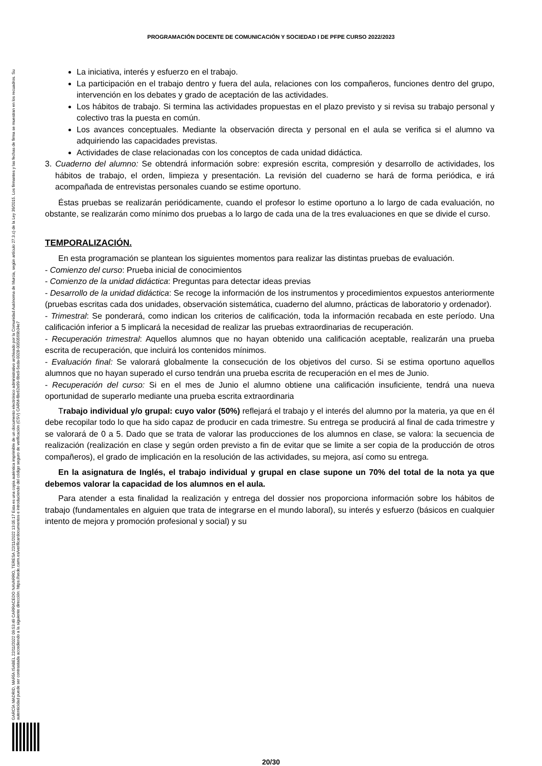PROGRAMACIÓN DOCENTE DE COMUNICACIÓN Y SOCIEDAD I DE PFPE CURSO 2022/2023
GARCÍA MADRID, MARÍA ISABEL 22/11/2022 09:53:49 CARRACEDO NAVARRO, TERESA 22/11/2022 13:05:17 Esta es una copia auténtica imprimible de un documento electrónico administrativo archivado por la Comunidad Autónoma de Murcia, según artículo 27.3.c) de la Ley 39/2015. Los firmantes y las fechas de firma se muestran en los recuadros. Su autenticidad puede ser contrastada accediendo a la siguiente dirección: https://sede.carm.es/verificardocumentos e introduciendo del código seguro de verificación (CSV) CARM-f8e62e99-6be9-5eda-0028-0050569b34e7
La iniciativa, interés y esfuerzo en el trabajo.
La participación en el trabajo dentro y fuera del aula, relaciones con los compañeros, funciones dentro del grupo, intervención en los debates y grado de aceptación de las actividades.
Los hábitos de trabajo. Si termina las actividades propuestas en el plazo previsto y si revisa su trabajo personal y colectivo tras la puesta en común.
Los avances conceptuales. Mediante la observación directa y personal en el aula se verifica si el alumno va adquiriendo las capacidades previstas.
Actividades de clase relacionadas con los conceptos de cada unidad didáctica.
3. Cuaderno del alumno: Se obtendrá información sobre: expresión escrita, compresión y desarrollo de actividades, los hábitos de trabajo, el orden, limpieza y presentación. La revisión del cuaderno se hará de forma periódica, e irá acompañada de entrevistas personales cuando se estime oportuno.
Éstas pruebas se realizarán periódicamente, cuando el profesor lo estime oportuno a lo largo de cada evaluación, no obstante, se realizarán como mínimo dos pruebas a lo largo de cada una de la tres evaluaciones en que se divide el curso.
TEMPORALIZACIÓN.
En esta programación se plantean los siguientes momentos para realizar las distintas pruebas de evaluación.
- Comienzo del curso: Prueba inicial de conocimientos
- Comienzo de la unidad didáctica: Preguntas para detectar ideas previas
- Desarrollo de la unidad didáctica: Se recoge la información de los instrumentos y procedimientos expuestos anteriormente (pruebas escritas cada dos unidades, observación sistemática, cuaderno del alumno, prácticas de laboratorio y ordenador).
- Trimestral: Se ponderará, como indican los criterios de calificación, toda la información recabada en este período. Una calificación inferior a 5 implicará la necesidad de realizar las pruebas extraordinarias de recuperación.
- Recuperación trimestral: Aquellos alumnos que no hayan obtenido una calificación aceptable, realizarán una prueba escrita de recuperación, que incluirá los contenidos mínimos.
- Evaluación final: Se valorará globalmente la consecución de los objetivos del curso. Si se estima oportuno aquellos alumnos que no hayan superado el curso tendrán una prueba escrita de recuperación en el mes de Junio.
- Recuperación del curso: Si en el mes de Junio el alumno obtiene una calificación insuficiente, tendrá una nueva oportunidad de superarlo mediante una prueba escrita extraordinaria
Trabajo individual y/o grupal: cuyo valor (50%) reflejará el trabajo y el interés del alumno por la materia, ya que en él debe recopilar todo lo que ha sido capaz de producir en cada trimestre. Su entrega se producirá al final de cada trimestre y se valorará de 0 a 5. Dado que se trata de valorar las producciones de los alumnos en clase, se valora: la secuencia de realización (realización en clase y según orden previsto a fin de evitar que se limite a ser copia de la producción de otros compañeros), el grado de implicación en la resolución de las actividades, su mejora, así como su entrega.
En la asignatura de Inglés, el trabajo individual y grupal en clase supone un 70% del total de la nota ya que debemos valorar la capacidad de los alumnos en el aula.
Para atender a esta finalidad la realización y entrega del dossier nos proporciona información sobre los hábitos de trabajo (fundamentales en alguien que trata de integrarse en el mundo laboral), su interés y esfuerzo (básicos en cualquier intento de mejora y promoción profesional y social) y su
20/30